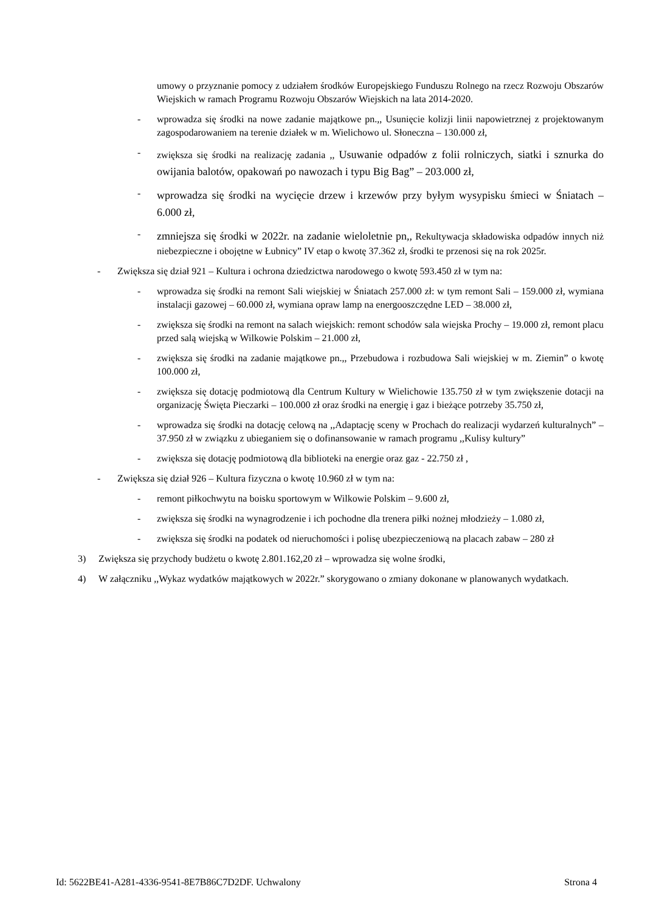umowy o przyznanie pomocy z udziałem środków Europejskiego Funduszu Rolnego na rzecz Rozwoju Obszarów Wiejskich w ramach Programu Rozwoju Obszarów Wiejskich na lata 2014-2020.
- wprowadza się środki na nowe zadanie majątkowe pn.,, Usunięcie kolizji linii napowietrznej z projektowanym zagospodarowaniem na terenie działek w m. Wielichowo ul. Słoneczna – 130.000 zł,
- zwiększa się środki na realizację zadania ,, Usuwanie odpadów z folii rolniczych, siatki i sznurka do owijania balotów, opakowań po nawozach i typu Big Bag” – 203.000 zł,
- wprowadza się środki na wycięcie drzew i krzewów przy byłym wysypisku śmieci w Śniatach – 6.000 zł,
- zmniejsza się środki w 2022r. na zadanie wieloletnie pn,, Rekultywacja składowiska odpadów innych niż niebezpieczne i obojętne w Łubnicy” IV etap o kwotę 37.362 zł, środki te przenosi się na rok 2025r.
- Zwiększa się dział 921 – Kultura i ochrona dziedzictwa narodowego o kwotę 593.450 zł w tym na:
- wprowadza się środki na remont Sali wiejskiej w Śniatach 257.000 zł: w tym remont Sali – 159.000 zł, wymiana instalacji gazowej – 60.000 zł, wymiana opraw lamp na energooszczędne LED – 38.000 zł,
- zwiększa się środki na remont na salach wiejskich: remont schodów sala wiejska Prochy – 19.000 zł, remont placu przed salą wiejską w Wilkowie Polskim – 21.000 zł,
- zwiększa się środki na zadanie majątkowe pn.,, Przebudowa i rozbudowa Sali wiejskiej w m. Ziemin” o kwotę 100.000 zł,
- zwiększa się dotację podmiotową dla Centrum Kultury w Wielichowie 135.750 zł w tym zwiększenie dotacji na organizację Święta Pieczarki – 100.000 zł oraz środki na energię i gaz i bieżące potrzeby 35.750 zł,
- wprowadza się środki na dotację celową na ,,Adaptację sceny w Prochach do realizacji wydarzeń kulturalnych” – 37.950 zł w związku z ubieganiem się o dofinansowanie w ramach programu ,,Kulisy kultury”
- zwiększa się dotację podmiotową dla biblioteki na energie oraz gaz - 22.750 zł ,
- Zwiększa się dział 926 – Kultura fizyczna o kwotę 10.960 zł w tym na:
- remont piłkochwytu na boisku sportowym w Wilkowie Polskim – 9.600 zł,
- zwiększa się środki na wynagrodzenie i ich pochodne dla trenera piłki nożnej młodzieży – 1.080 zł,
- zwiększa się środki na podatek od nieruchomości i polisę ubezpieczeniową na placach zabaw – 280 zł
3) Zwiększa się przychody budżetu o kwotę 2.801.162,20 zł – wprowadza się wolne środki,
4) W załączniku ,,Wykaz wydatków majątkowych w 2022r.” skorygowano o zmiany dokonane w planowanych wydatkach.
Id: 5622BE41-A281-4336-9541-8E7B86C7D2DF. Uchwalony Strona 4